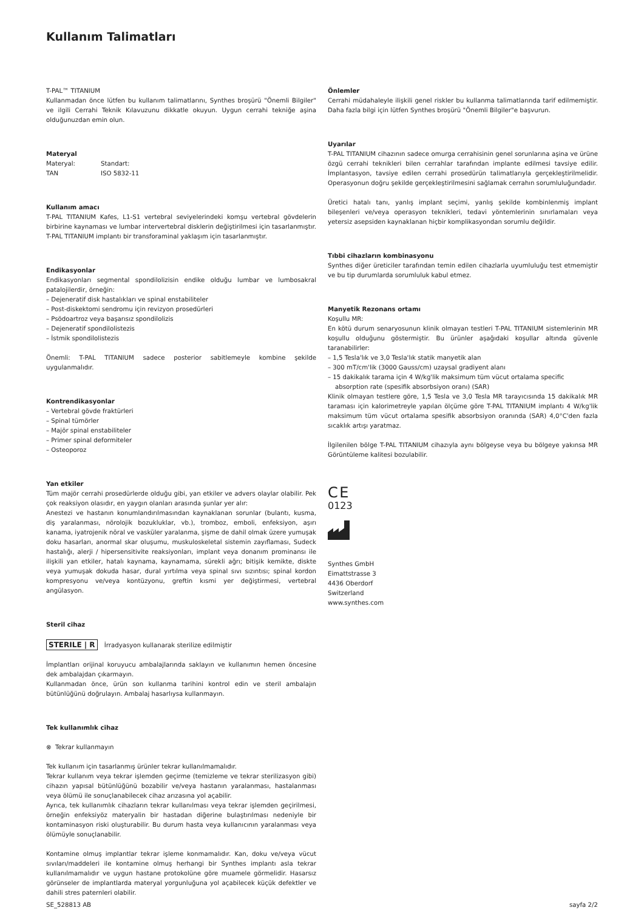Kullanım Talimatları
T-PAL™ TITANIUM
Kullanmadan önce lütfen bu kullanım talimatlarını, Synthes broşürü "Önemli Bilgiler" ve ilgili Cerrahi Teknik Kılavuzunu dikkatle okuyun. Uygun cerrahi tekniğe aşina olduğunuzdan emin olun.
Materyal
Materyal: Standart:
TAN ISO 5832-11
Kullanım amacı
T-PAL TITANIUM Kafes, L1-S1 vertebral seviyelerindeki komşu vertebral gövdelerin birbirine kaynaması ve lumbar intervertebral disklerin değiştirilmesi için tasarlanmıştır. T-PAL TITANIUM implantı bir transforaminal yaklaşım için tasarlanmıştır.
Endikasyonlar
Endikasyonları segmental spondilolizisin endike olduğu lumbar ve lumbosakral patalojilerdir, örneğin:
– Dejeneratif disk hastalıkları ve spinal enstabiliteler
– Post-diskektomi sendromu için revizyon prosedürleri
– Psödoartroz veya başarısız spondilolizis
– Dejeneratif spondilolistezis
– İstmik spondilolistezis
Önemli: T-PAL TITANIUM sadece posterior sabitlemeyle kombine şekilde uygulanmalıdır.
Kontrendikasyonlar
– Vertebral gövde fraktürleri
– Spinal tümörler
– Majör spinal enstabiliteler
– Primer spinal deformiteler
– Osteoporoz
Yan etkiler
Tüm majör cerrahi prosedürlerde olduğu gibi, yan etkiler ve advers olaylar olabilir. Pek çok reaksiyon olasıdır, en yaygın olanları arasında şunlar yer alır:
Anestezi ve hastanın konumlandırılmasından kaynaklanan sorunlar (bulantı, kusma, diş yaralanması, nörolojik bozukluklar, vb.), tromboz, emboli, enfeksiyon, aşırı kanama, iyatrojenik nöral ve vasküler yaralanma, şişme de dahil olmak üzere yumuşak doku hasarları, anormal skar oluşumu, muskuloskeletal sistemin zayıflaması, Sudeck hastalığı, alerji / hipersensitivite reaksiyonları, implant veya donanım prominansı ile ilişkili yan etkiler, hatalı kaynama, kaynamama, sürekli ağrı; bitişik kemikte, diskte veya yumuşak dokuda hasar, dural yırtılma veya spinal sıvı sızıntısı; spinal kordon kompresyonu ve/veya kontüzyonu, greftin kısmi yer değiştirmesi, vertebral angülasyon.
Steril cihaz
STERILE | R İrradyasyon kullanarak sterilize edilmiştir
İmplantları orijinal koruyucu ambalajlarında saklayın ve kullanımın hemen öncesine dek ambalajdan çıkarmayın.
Kullanmadan önce, ürün son kullanma tarihini kontrol edin ve steril ambalajın bütünlüğünü doğrulayın. Ambalaj hasarlıysa kullanmayın.
Tek kullanımlık cihaz
⊗ Tekrar kullanmayın
Tek kullanım için tasarlanmış ürünler tekrar kullanılmamalıdır.
Tekrar kullanım veya tekrar işlemden geçirme (temizleme ve tekrar sterilizasyon gibi) cihazın yapısal bütünlüğünü bozabilir ve/veya hastanın yaralanması, hastalanması veya ölümü ile sonuçlanabilecek cihaz arızasına yol açabilir.
Ayrıca, tek kullanımlık cihazların tekrar kullanılması veya tekrar işlemden geçirilmesi, örneğin enfeksiyöz materyalin bir hastadan diğerine bulaştırılması nedeniyle bir kontaminasyon riski oluşturabilir. Bu durum hasta veya kullanıcının yaralanması veya ölümüyle sonuçlanabilir.
Kontamine olmuş implantlar tekrar işleme konmamalıdır. Kan, doku ve/veya vücut sıvıları/maddeleri ile kontamine olmuş herhangi bir Synthes implantı asla tekrar kullanılmamalıdır ve uygun hastane protokolüne göre muamele görmelidir. Hasarsız görünseler de implantlarda materyal yorgunluğuna yol açabilecek küçük defektler ve dahili stres paternleri olabilir.
Önlemler
Cerrahi müdahaleyle ilişkili genel riskler bu kullanma talimatlarında tarif edilmemiştir. Daha fazla bilgi için lütfen Synthes broşürü "Önemli Bilgiler"e başvurun.
Uyarılar
T-PAL TITANIUM cihazının sadece omurga cerrahisinin genel sorunlarına aşina ve ürüne özgü cerrahi teknikleri bilen cerrahlar tarafından implante edilmesi tavsiye edilir. İmplantasyon, tavsiye edilen cerrahi prosedürün talimatlarıyla gerçekleştirilmelidir. Operasyonun doğru şekilde gerçekleştirilmesini sağlamak cerrahın sorumluluğundadır.
Üretici hatalı tanı, yanlış implant seçimi, yanlış şekilde kombinlenmiş implant bileşenleri ve/veya operasyon teknikleri, tedavi yöntemlerinin sınırlamaları veya yetersiz asepsiden kaynaklanan hiçbir komplikasyondan sorumlu değildir.
Tıbbi cihazların kombinasyonu
Synthes diğer üreticiler tarafından temin edilen cihazlarla uyumluluğu test etmemiştir ve bu tip durumlarda sorumluluk kabul etmez.
Manyetik Rezonans ortamı
Koşullu MR:
En kötü durum senaryosunun klinik olmayan testleri T-PAL TITANIUM sistemlerinin MR koşullu olduğunu göstermiştir. Bu ürünler aşağıdaki koşullar altında güvenle taranabilirler:
– 1,5 Tesla'lık ve 3,0 Tesla'lık statik manyetik alan
– 300 mT/cm'lik (3000 Gauss/cm) uzaysal gradiyent alanı
– 15 dakikalık tarama için 4 W/kg'lik maksimum tüm vücut ortalama specific absorption rate (spesifik absorbsiyon oranı) (SAR)
Klinik olmayan testlere göre, 1,5 Tesla ve 3,0 Tesla MR tarayıcısında 15 dakikalık MR taraması için kalorimetreyle yapılan ölçüme göre T-PAL TITANIUM implantı 4 W/kg'lik maksimum tüm vücut ortalama spesifik absorbsiyon oranında (SAR) 4,0°C'den fazla sıcaklık artışı yaratmaz.
İlgilenilen bölge T-PAL TITANIUM cihazıyla aynı bölgeyse veya bu bölgeye yakınsa MR Görüntüleme kalitesi bozulabilir.
C E
0123
Synthes GmbH
Eimattstrasse 3
4436 Oberdorf
Switzerland
www.synthes.com
SE_528813 AB sayfa 2/2